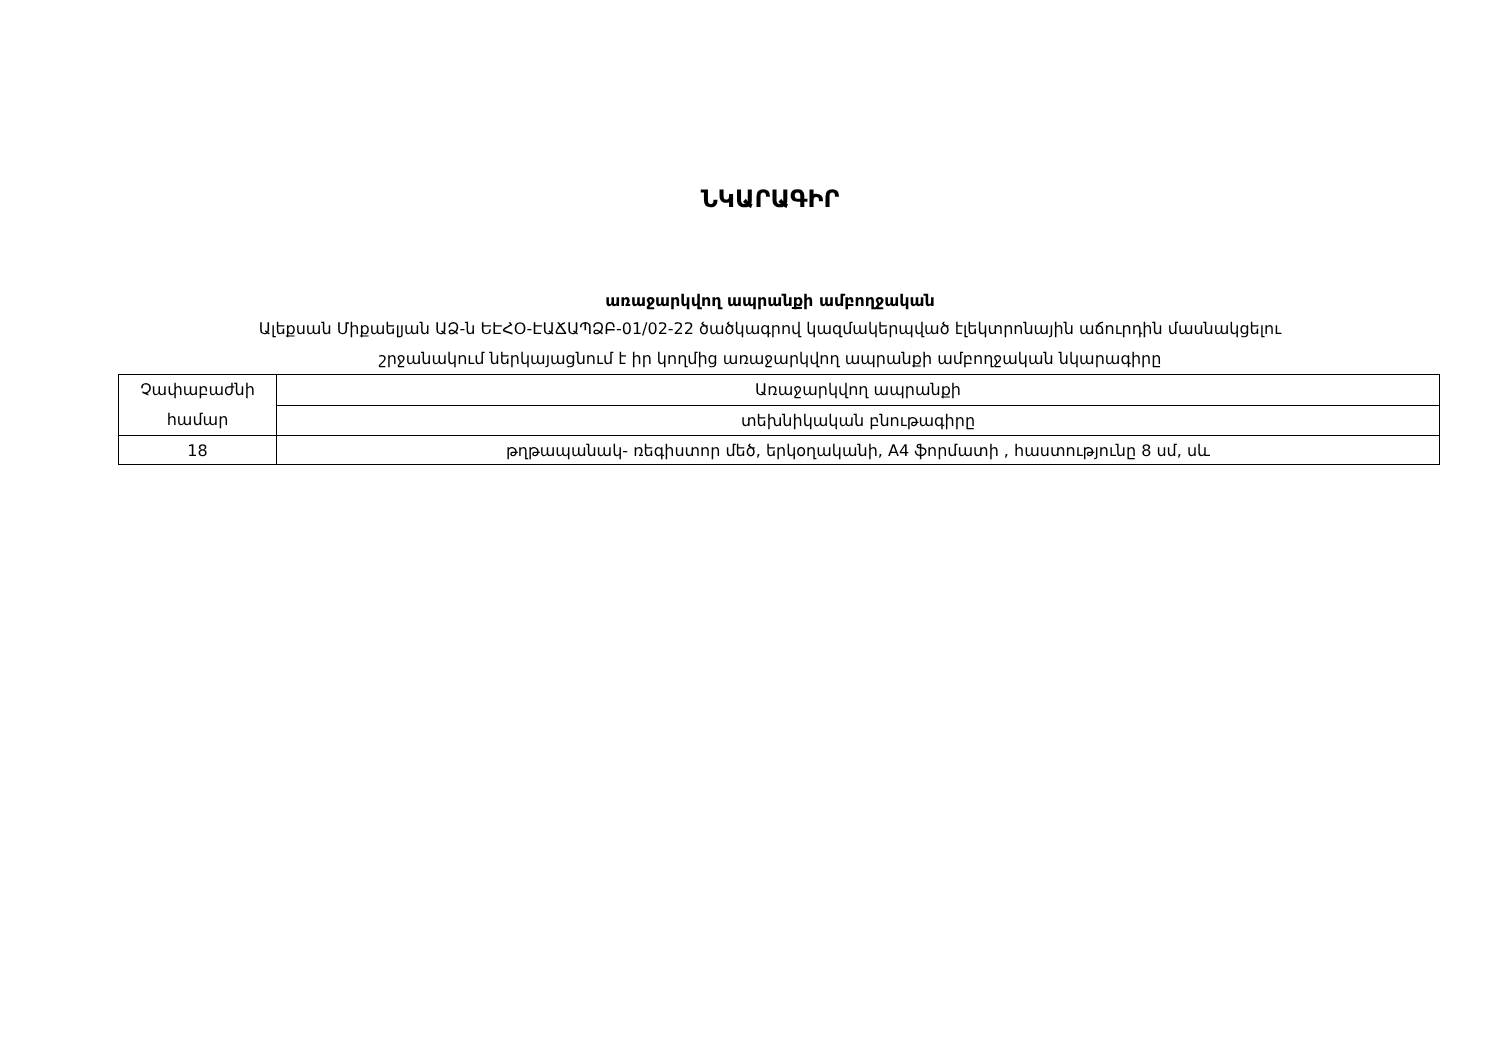ՆԿԱՐԱԳԻՐ
առաջարկվող ապրանքի ամբողջական
Ալեքսան Միքաելյան ԱՁ-ն ԵԷՀՕ-ԷԱՃԱՊՁԲ-01/02-22 ծածկագրով կազմակերպված էլեկտրոնային աճուրդին մասնակցելու
շրջանակում ներկայացնում է իր կողմից առաջարկվող ապրանքի ամբողջական նկարագիրը
| Չափաբաժնի համար | Առաջարկվող ապրանքի |
| | տեխնիկական բնութագիրը |
| 18 | թղթապանակ- ռեգիստոր մեծ, երկօղականի, A4 ֆորմատի , հաստությունը 8 սմ, սև |